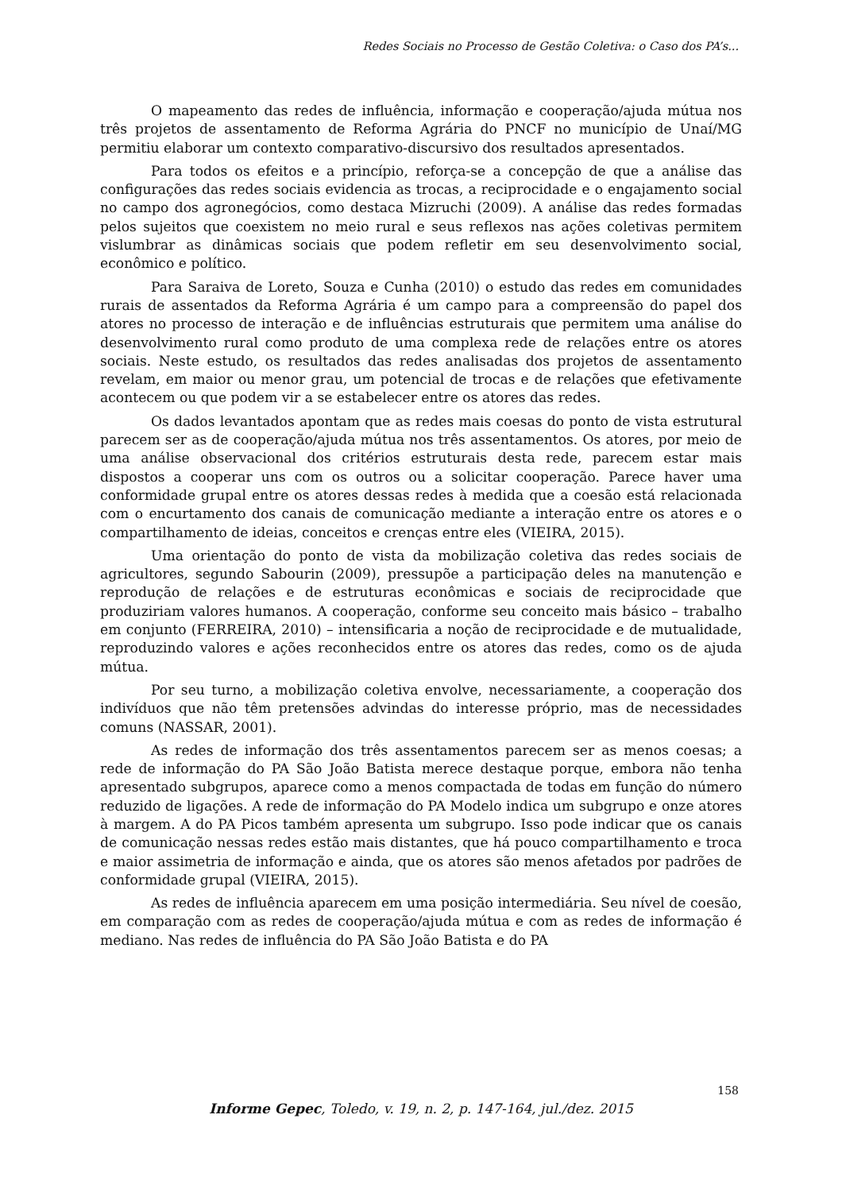Redes Sociais no Processo de Gestão Coletiva: o Caso dos PA’s...
O mapeamento das redes de influência, informação e cooperação/ajuda mútua nos três projetos de assentamento de Reforma Agrária do PNCF no município de Unaí/MG permitiu elaborar um contexto comparativo-discursivo dos resultados apresentados.
Para todos os efeitos e a princípio, reforça-se a concepção de que a análise das configurações das redes sociais evidencia as trocas, a reciprocidade e o engajamento social no campo dos agronegócios, como destaca Mizruchi (2009). A análise das redes formadas pelos sujeitos que coexistem no meio rural e seus reflexos nas ações coletivas permitem vislumbrar as dinâmicas sociais que podem refletir em seu desenvolvimento social, econômico e político.
Para Saraiva de Loreto, Souza e Cunha (2010) o estudo das redes em comunidades rurais de assentados da Reforma Agrária é um campo para a compreensão do papel dos atores no processo de interação e de influências estruturais que permitem uma análise do desenvolvimento rural como produto de uma complexa rede de relações entre os atores sociais. Neste estudo, os resultados das redes analisadas dos projetos de assentamento revelam, em maior ou menor grau, um potencial de trocas e de relações que efetivamente acontecem ou que podem vir a se estabelecer entre os atores das redes.
Os dados levantados apontam que as redes mais coesas do ponto de vista estrutural parecem ser as de cooperação/ajuda mútua nos três assentamentos. Os atores, por meio de uma análise observacional dos critérios estruturais desta rede, parecem estar mais dispostos a cooperar uns com os outros ou a solicitar cooperação. Parece haver uma conformidade grupal entre os atores dessas redes à medida que a coesão está relacionada com o encurtamento dos canais de comunicação mediante a interação entre os atores e o compartilhamento de ideias, conceitos e crenças entre eles (VIEIRA, 2015).
Uma orientação do ponto de vista da mobilização coletiva das redes sociais de agricultores, segundo Sabourin (2009), pressupõe a participação deles na manutenção e reprodução de relações e de estruturas econômicas e sociais de reciprocidade que produziriam valores humanos. A cooperação, conforme seu conceito mais básico – trabalho em conjunto (FERREIRA, 2010) – intensificaria a noção de reciprocidade e de mutualidade, reproduzindo valores e ações reconhecidos entre os atores das redes, como os de ajuda mútua.
Por seu turno, a mobilização coletiva envolve, necessariamente, a cooperação dos indivíduos que não têm pretensões advindas do interesse próprio, mas de necessidades comuns (NASSAR, 2001).
As redes de informação dos três assentamentos parecem ser as menos coesas; a rede de informação do PA São João Batista merece destaque porque, embora não tenha apresentado subgrupos, aparece como a menos compactada de todas em função do número reduzido de ligações. A rede de informação do PA Modelo indica um subgrupo e onze atores à margem. A do PA Picos também apresenta um subgrupo. Isso pode indicar que os canais de comunicação nessas redes estão mais distantes, que há pouco compartilhamento e troca e maior assimetria de informação e ainda, que os atores são menos afetados por padrões de conformidade grupal (VIEIRA, 2015).
As redes de influência aparecem em uma posição intermediária. Seu nível de coesão, em comparação com as redes de cooperação/ajuda mútua e com as redes de informação é mediano. Nas redes de influência do PA São João Batista e do PA
158
Informe Gepec, Toledo, v. 19, n. 2, p. 147-164, jul./dez. 2015